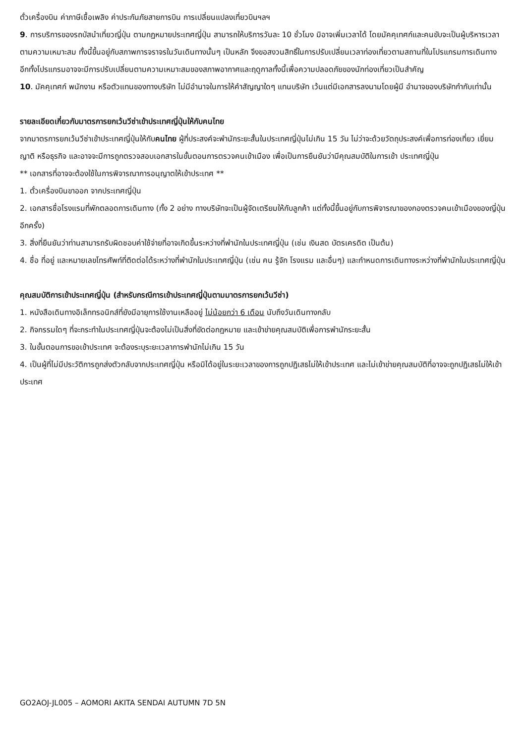ตั๋วเครื่องบิน ค่าภาษีเชื้อเพลิง ค่าประกันภัยสายการบิน การเปลี่ยนแปลงเที่ยวบินฯลฯ
9. การบริการของรถบัสนำเที่ยวญี่ปุ่น ตามกฏหมายประเทศญี่ปุ่น สามารถให้บริการวันละ 10 ชั่วโมง มิอาจเพิ่มเวลาได้ โดยมัคคุเทศก์และคนขับจะเป็นผู้บริหารเวลาตามความเหมาะสม ทั้งนี้ขึ้นอยู่กับสภาพการจราจรในวันเดินทางนั้นๆ เป็นหลัก จึงขอสงวนสิทธิ์ในการปรับเปลี่ยนเวลาท่องเที่ยวตามสถานที่ในโปรแกรมการเดินทาง อีกทั้งโปรแกรมอาจจะมีการปรับเปลี่ยนตามความเหมาะสมของสภาพอากาศและฤดูกาลทั้งนี้เพื่อความปลอดภัยของนักท่องเที่ยวเป็นสำคัญ
10. มัคคุเทศก์ พนักงาน หรือตัวแทนของทางบริษัท ไม่มีอำนาจในการให้คำสัญญาใดๆ แทนบริษัท เว้นแต่มีเอกสารลงนามโดยผู้มี อำนาจของบริษัทกำกับเท่านั้น
รายละเอียดเกี่ยวกับมาตรการยกเว้นวีซ่าเข้าประเทศญี่ปุ่นให้กับคนไทย
จากมาตรการยกเว้นวีซ่าเข้าประเทศญี่ปุ่นให้กับคนไทย ผู้ที่ประสงค์จะพำนักระยะสั้นในประเทศญี่ปุ่นไม่เกิน 15 วัน ไม่ว่าจะด้วยวัตถุประสงค์เพื่อการท่องเที่ยว เยี่ยมญาติ หรือธุรกิจ และอาจจะมีการถูกตรวจสอบเอกสารในขั้นตอนการตรวจคนเข้าเมือง เพื่อเป็นการยืนยันว่ามีคุณสมบัติในการเข้า ประเทศญี่ปุ่น
** เอกสารที่อาจจะต้องใช้ในการพิจารณาการอนุญาตให้เข้าประเทศ **
1. ตั๋วเครื่องบินขาออก จากประเทศญี่ปุ่น
2. เอกสารชื่อโรงแรมที่พักตลอดการเดินทาง (ทั้ง 2 อย่าง ทางบริษัทจะเป็นผู้จัดเตรียมให้กับลูกค้า แต่ทั้งนี้ขึ้นอยู่กับการพิจารณาของกองตรวจคนเข้าเมืองของญี่ปุ่น อีกครั้ง)
3. สิ่งที่ยืนยันว่าท่านสามารถรับผิดชอบค่าใช้จ่ายที่อาจเกิดขึ้นระหว่างที่พำนักในประเทศญี่ปุ่น (เช่น เงินสด บัตรเครดิต เป็นต้น)
4. ชื่อ ที่อยู่ และหมายเลขโทรศัพท์ที่ติดต่อได้ระหว่างที่พำนักในประเทศญี่ปุ่น (เช่น คน รู้จัก โรงแรม และอื่นๆ) และกำหนดการเดินทางระหว่างที่พำนักในประเทศญี่ปุ่น
คุณสมบัติการเข้าประเทศญี่ปุ่น (สำหรับกรณีการเข้าประเทศญี่ปุ่นตามมาตรการยกเว้นวีซ่า)
1. หนังสือเดินทางอิเล็กทรอนิกส์ที่ยังมีอายุการใช้งานเหลืออยู่ ไม่น้อยกว่า 6 เดือน นับถึงวันเดินทางกลับ
2. กิจกรรมใดๆ ที่จะกระทำในประเทศญี่ปุ่นจะต้องไม่เป็นสิ่งที่ขัดต่อกฎหมาย และเข้าข่ายคุณสมบัติเพื่อการพำนักระยะสั้น
3. ในขั้นตอนการขอเข้าประเทศ จะต้องระบุระยะเวลาการพำนักไม่เกิน 15 วัน
4. เป็นผู้ที่ไม่มีประวัติการถูกส่งตัวกลับจากประเทศญี่ปุ่น หรือมิได้อยู่ในระยะเวลาของการถูกปฏิเสธไม่ให้เข้าประเทศ และไม่เข้าข่ายคุณสมบัติที่อาจจะถูกปฏิเสธไม่ให้เข้าประเทศ
GO2AOJ-JL005 – AOMORI AKITA SENDAI AUTUMN 7D 5N